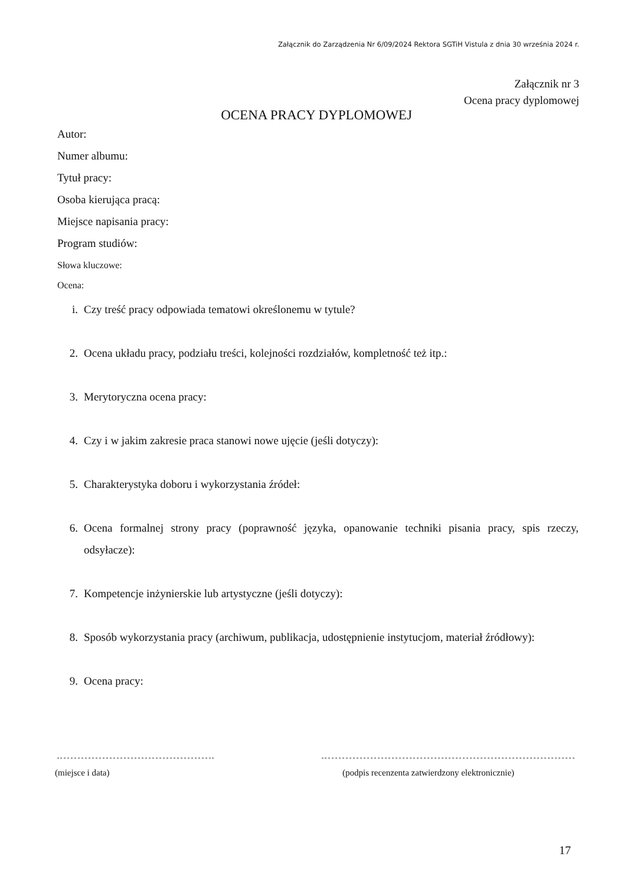Załącznik do Zarządzenia Nr 6/09/2024 Rektora SGTiH Vistula z dnia 30 września 2024 r.
Załącznik nr 3
Ocena pracy dyplomowej
OCENA PRACY DYPLOMOWEJ
Autor:
Numer albumu:
Tytuł pracy:
Osoba kierująca pracą:
Miejsce napisania pracy:
Program studiów:
Słowa kluczowe:
Ocena:
i. Czy treść pracy odpowiada tematowi określonemu w tytule?
2. Ocena układu pracy, podziału treści, kolejności rozdziałów, kompletność też itp.:
3. Merytoryczna ocena pracy:
4. Czy i w jakim zakresie praca stanowi nowe ujęcie (jeśli dotyczy):
5. Charakterystyka doboru i wykorzystania źródeł:
6. Ocena formalnej strony pracy (poprawność języka, opanowanie techniki pisania pracy, spis rzeczy, odsyłacze):
7. Kompetencje inżynierskie lub artystyczne (jeśli dotyczy):
8. Sposób wykorzystania pracy (archiwum, publikacja, udostępnienie instytucjom, materiał źródłowy):
9. Ocena pracy:
(miejsce i data)
(podpis recenzenta zatwierdzony elektronicznie)
17